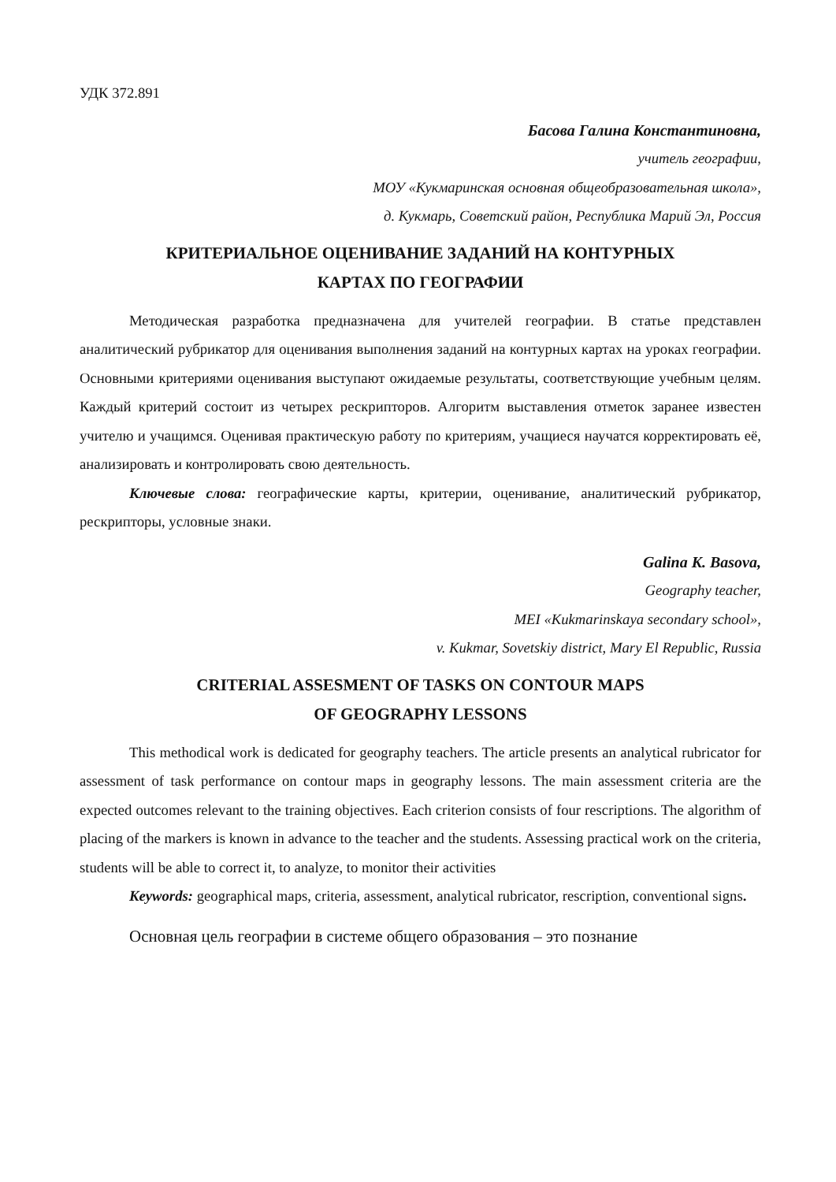УДК 372.891
Басова Галина Константиновна,
учитель географии,
МОУ «Кукмаринская основная общеобразовательная школа»,
д. Кукмарь, Советский район, Республика Марий Эл, Россия
КРИТЕРИАЛЬНОЕ ОЦЕНИВАНИЕ ЗАДАНИЙ НА КОНТУРНЫХ
КАРТАХ ПО ГЕОГРАФИИ
Методическая разработка предназначена для учителей географии. В статье представлен аналитический рубрикатор для оценивания выполнения заданий на контурных картах на уроках географии. Основными критериями оценивания выступают ожидаемые результаты, соответствующие учебным целям. Каждый критерий состоит из четырех рескрипторов. Алгоритм выставления отметок заранее известен учителю и учащимся. Оценивая практическую работу по критериям, учащиеся научатся корректировать её, анализировать и контролировать свою деятельность.
Ключевые слова: географические карты, критерии, оценивание, аналитический рубрикатор, рескрипторы, условные знаки.
Galina K. Basova,
Geography teacher,
MEI «Kukmarinskaya secondary school»,
v. Kukmar, Sovetskiy district, Mary El Republic, Russia
CRITERIAL ASSESMENT OF TASKS ON CONTOUR MAPS
OF GEOGRAPHY LESSONS
This methodical work is dedicated for geography teachers. The article presents an analytical rubricator for assessment of task performance on contour maps in geography lessons. The main assessment criteria are the expected outcomes relevant to the training objectives. Each criterion consists of four rescriptions. The algorithm of placing of the markers is known in advance to the teacher and the students. Assessing practical work on the criteria, students will be able to correct it, to analyze, to monitor their activities
Keywords: geographical maps, criteria, assessment, analytical rubricator, rescription, conventional signs.
Основная цель географии в системе общего образования – это познание